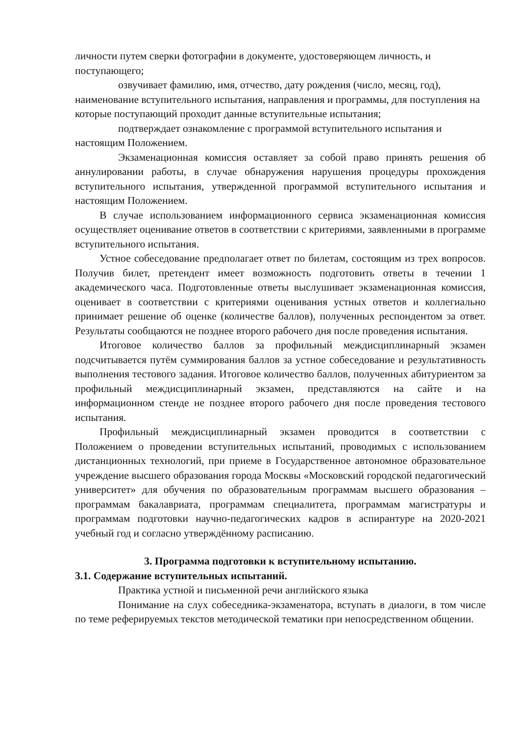личности путем сверки фотографии в документе, удостоверяющем личность, и поступающего;
озвучивает фамилию, имя, отчество, дату рождения (число, месяц, год), наименование вступительного испытания, направления и программы, для поступления на которые поступающий проходит данные вступительные испытания;
подтверждает ознакомление с программой вступительного испытания и настоящим Положением.
Экзаменационная комиссия оставляет за собой право принять решения об аннулировании работы, в случае обнаружения нарушения процедуры прохождения вступительного испытания, утвержденной программой вступительного испытания и настоящим Положением.
В случае использованием информационного сервиса экзаменационная комиссия осуществляет оценивание ответов в соответствии с критериями, заявленными в программе вступительного испытания.
Устное собеседование предполагает ответ по билетам, состоящим из трех вопросов. Получив билет, претендент имеет возможность подготовить ответы в течении 1 академического часа. Подготовленные ответы выслушивает экзаменационная комиссия, оценивает в соответствии с критериями оценивания устных ответов и коллегиально принимает решение об оценке (количестве баллов), полученных респондентом за ответ. Результаты сообщаются не позднее второго рабочего дня после проведения испытания.
Итоговое количество баллов за профильный междисциплинарный экзамен подсчитывается путём суммирования баллов за устное собеседование и результативность выполнения тестового задания. Итоговое количество баллов, полученных абитуриентом за профильный междисциплинарный экзамен, представляются на сайте и на информационном стенде не позднее второго рабочего дня после проведения тестового испытания.
Профильный междисциплинарный экзамен проводится в соответствии с Положением о проведении вступительных испытаний, проводимых с использованием дистанционных технологий, при приеме в Государственное автономное образовательное учреждение высшего образования города Москвы «Московский городской педагогический университет» для обучения по образовательным программам высшего образования – программам бакалавриата, программам специалитета, программам магистратуры и программам подготовки научно-педагогических кадров в аспирантуре на 2020-2021 учебный год и согласно утверждённому расписанию.
3. Программа подготовки к вступительному испытанию.
3.1. Содержание вступительных испытаний.
Практика устной и письменной речи английского языка
Понимание на слух собеседника-экзаменатора, вступать в диалоги, в том числе по теме реферируемых текстов методической тематики при непосредственном общении.